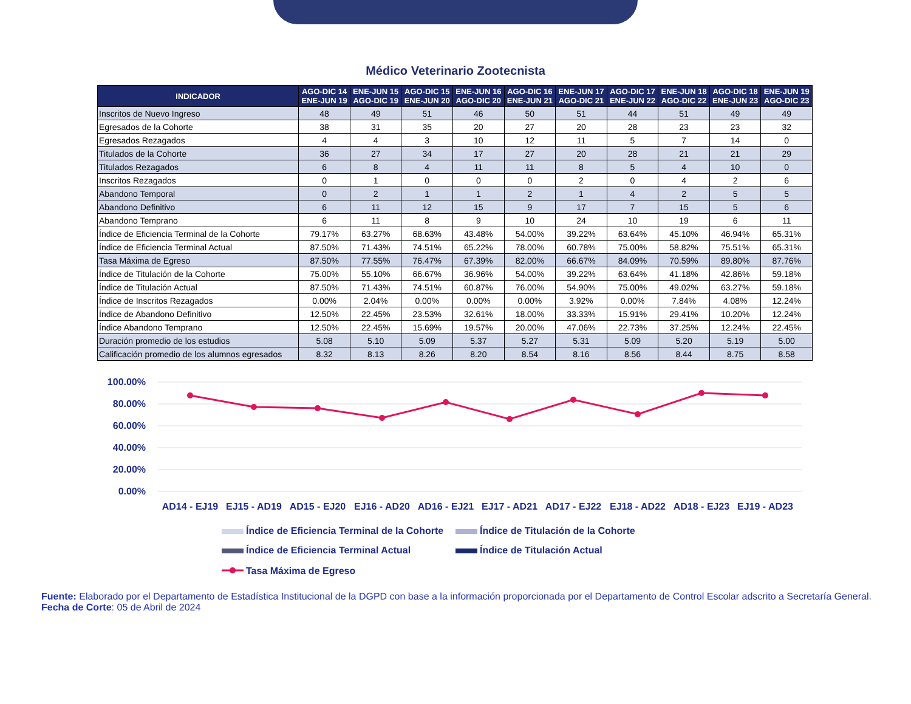Médico Veterinario Zootecnista
| INDICADOR | AGO-DIC 14 ENE-JUN 19 | ENE-JUN 15 AGO-DIC 19 | AGO-DIC 15 ENE-JUN 20 | ENE-JUN 16 AGO-DIC 20 | AGO-DIC 16 ENE-JUN 21 | ENE-JUN 17 AGO-DIC 21 | AGO-DIC 17 ENE-JUN 22 | ENE-JUN 18 AGO-DIC 22 | AGO-DIC 18 ENE-JUN 23 | ENE-JUN 19 AGO-DIC 23 |
| --- | --- | --- | --- | --- | --- | --- | --- | --- | --- | --- |
| Inscritos de Nuevo Ingreso | 48 | 49 | 51 | 46 | 50 | 51 | 44 | 51 | 49 | 49 |
| Egresados de la Cohorte | 38 | 31 | 35 | 20 | 27 | 20 | 28 | 23 | 23 | 32 |
| Egresados Rezagados | 4 | 4 | 3 | 10 | 12 | 11 | 5 | 7 | 14 | 0 |
| Titulados de la Cohorte | 36 | 27 | 34 | 17 | 27 | 20 | 28 | 21 | 21 | 29 |
| Titulados Rezagados | 6 | 8 | 4 | 11 | 11 | 8 | 5 | 4 | 10 | 0 |
| Inscritos Rezagados | 0 | 1 | 0 | 0 | 0 | 2 | 0 | 4 | 2 | 6 |
| Abandono Temporal | 0 | 2 | 1 | 1 | 2 | 1 | 4 | 2 | 5 | 5 |
| Abandono Definitivo | 6 | 11 | 12 | 15 | 9 | 17 | 7 | 15 | 5 | 6 |
| Abandono Temprano | 6 | 11 | 8 | 9 | 10 | 24 | 10 | 19 | 6 | 11 |
| Índice de Eficiencia Terminal de la Cohorte | 79.17% | 63.27% | 68.63% | 43.48% | 54.00% | 39.22% | 63.64% | 45.10% | 46.94% | 65.31% |
| Índice de Eficiencia Terminal Actual | 87.50% | 71.43% | 74.51% | 65.22% | 78.00% | 60.78% | 75.00% | 58.82% | 75.51% | 65.31% |
| Tasa Máxima de Egreso | 87.50% | 77.55% | 76.47% | 67.39% | 82.00% | 66.67% | 84.09% | 70.59% | 89.80% | 87.76% |
| Índice de Titulación de la Cohorte | 75.00% | 55.10% | 66.67% | 36.96% | 54.00% | 39.22% | 63.64% | 41.18% | 42.86% | 59.18% |
| Índice de Titulación Actual | 87.50% | 71.43% | 74.51% | 60.87% | 76.00% | 54.90% | 75.00% | 49.02% | 63.27% | 59.18% |
| Índice de Inscritos Rezagados | 0.00% | 2.04% | 0.00% | 0.00% | 0.00% | 3.92% | 0.00% | 7.84% | 4.08% | 12.24% |
| Índice de Abandono Definitivo | 12.50% | 22.45% | 23.53% | 32.61% | 18.00% | 33.33% | 15.91% | 29.41% | 10.20% | 12.24% |
| Índice Abandono Temprano | 12.50% | 22.45% | 15.69% | 19.57% | 20.00% | 47.06% | 22.73% | 37.25% | 12.24% | 22.45% |
| Duración promedio de los estudios | 5.08 | 5.10 | 5.09 | 5.37 | 5.27 | 5.31 | 5.09 | 5.20 | 5.19 | 5.00 |
| Calificación promedio de los alumnos egresados | 8.32 | 8.13 | 8.26 | 8.20 | 8.54 | 8.16 | 8.56 | 8.44 | 8.75 | 8.58 |
100.00%
80.00%
60.00%
40.00%
20.00%
0.00%
AD14 - EJ19
EJ15 - AD19
AD15 - EJ20
EJ16 - AD20
AD16 - EJ21
EJ17 - AD21
AD17 - EJ22
EJ18 - AD22
AD18 - EJ23
EJ19 - AD23
Índice de Eficiencia Terminal de la Cohorte
Índice de Titulación de la Cohorte
Índice de Eficiencia Terminal Actual
Índice de Titulación Actual
Tasa Máxima de Egreso
Fuente: Elaborado por el Departamento de Estadística Institucional de la DGPD con base a la información proporcionada por el Departamento de Control Escolar adscrito a Secretaría General.
Fecha de Corte: 05 de Abril de 2024